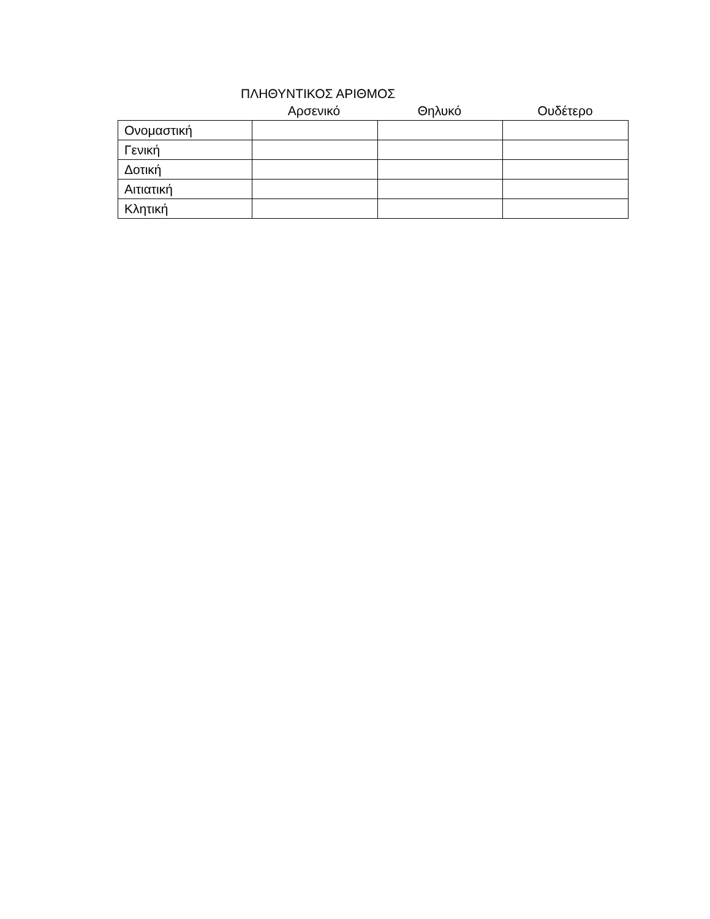ΠΛΗΘΥΝΤΙΚΟΣ ΑΡΙΘΜΟΣ
Αρσενικό Θηλυκό Ουδέτερο
| Ονομαστική | | | |
| Γενική | | | |
| Δοτική | | | |
| Αιτιατική | | | |
| Κλητική | | | |